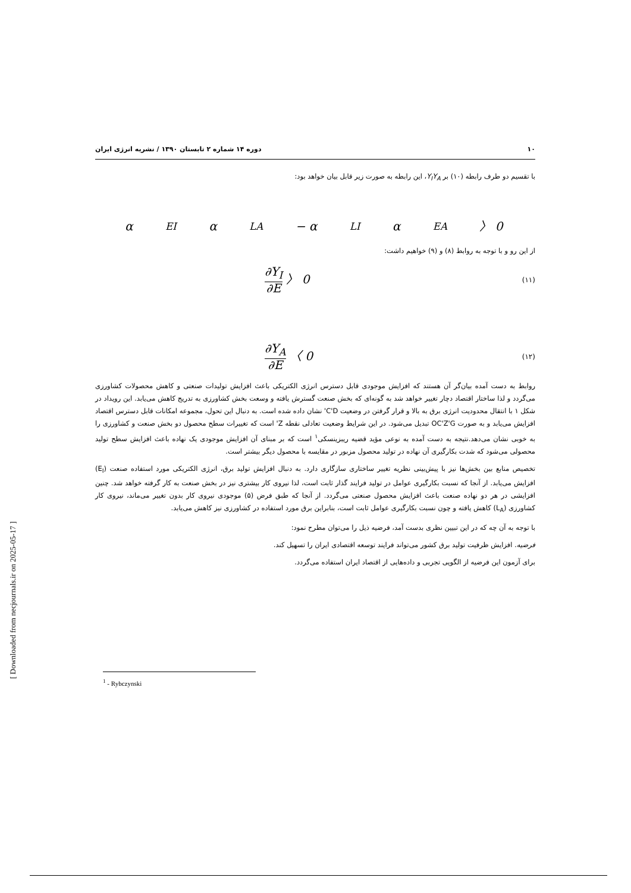۱۰ دوره ۱۴ شماره ۲ تابستان ۱۳۹۰ / نشریه انرژی ایران
با تقسیم دو طرف رابطه (۱۰) بر Y<sub>I</sub>Y<sub>A</sub>، این رابطه به صورت زیر قابل بیان خواهد بود:
α<sub>EI</sub>α<sub>LA</sub> − α<sub>LI</sub>α<sub>EA</sub> 〉 0
از این رو و با توجه به روابط (۸) و (۹) خواهیم داشت:
∂Y<sub>I</sub> ∂E 〉 0 (۱۱)
∂Y<sub>A</sub> ∂E 〈 0 (۱۲)
روابط به دست آمده بیان‌گر آن هستند که افزایش موجودی قابل دسترس انرژی الکتریکی باعث افزایش تولیدات صنعتی و کاهش محصولات کشاورزی می‌گردد و لذا ساختار اقتصاد دچار تغییر خواهد شد به گونه‌ای که بخش صنعت گسترش یافته و وسعت بخش کشاورزی به تدریج کاهش می‌یابد. این رویداد در شکل ۱ با انتقال محدودیت انرژی برق به بالا و قرار گرفتن در وضعیت C'D' نشان داده شده است. به دنبال این تحول، مجموعه امکانات قابل دسترس اقتصاد افزایش می‌یابد و به صورت OC'Z'G تبدیل می‌شود. در این شرایط وضعیت تعادلی نقطه Z' است که تغییرات سطح محصول دو بخش صنعت و کشاورزی را به خوبی نشان می‌دهد.نتیجه به دست آمده به نوعی مؤید قضیه ریبزینسکی<sup>۱</sup> است که بر مبنای آن افزایش موجودی یک نهاده باعث افزایش سطح تولید محصولی می‌شود که شدت بکارگیری آن نهاده در تولید محصول مزبور در مقایسه با محصول دیگر بیشتر است.
تخصیص منابع بین بخش‌ها نیز با پیش‌بینی نظریه تغییر ساختاری سازگاری دارد. به دنبال افزایش تولید برق، انرژی الکتریکی مورد استفاده صنعت (E<sub>I</sub>) افزایش می‌یابد. از آنجا که نسبت بکارگیری عوامل در تولید فرایند گذار ثابت است، لذا نیروی کار بیشتری نیز در بخش صنعت به کار گرفته خواهد شد. چنین افزایشی در هر دو نهاده صنعت باعث افزایش محصول صنعتی می‌گردد. از آنجا که طبق فرض (۵) موجودی نیروی کار بدون تغییر می‌ماند، نیروی کار کشاورزی (L<sub>A</sub>) کاهش یافته و چون نسبت بکارگیری عوامل ثابت است، بنابراین برق مورد استفاده در کشاورزی نیز کاهش می‌یابد.
با توجه به آن چه که در این تبیین نظری بدست آمد، فرضیه ذیل را می‌توان مطرح نمود:
فرضیه. افزایش ظرفیت تولید برق کشور می‌تواند فرایند توسعه اقتصادی ایران را تسهیل کند.
برای آزمون این فرضیه از الگویی تجربی و داده‌هایی از اقتصاد ایران استفاده می‌گردد.
<sup>1</sup> - Rybczynski
[ Downloaded from necjournals.ir on 2025-05-17 ]